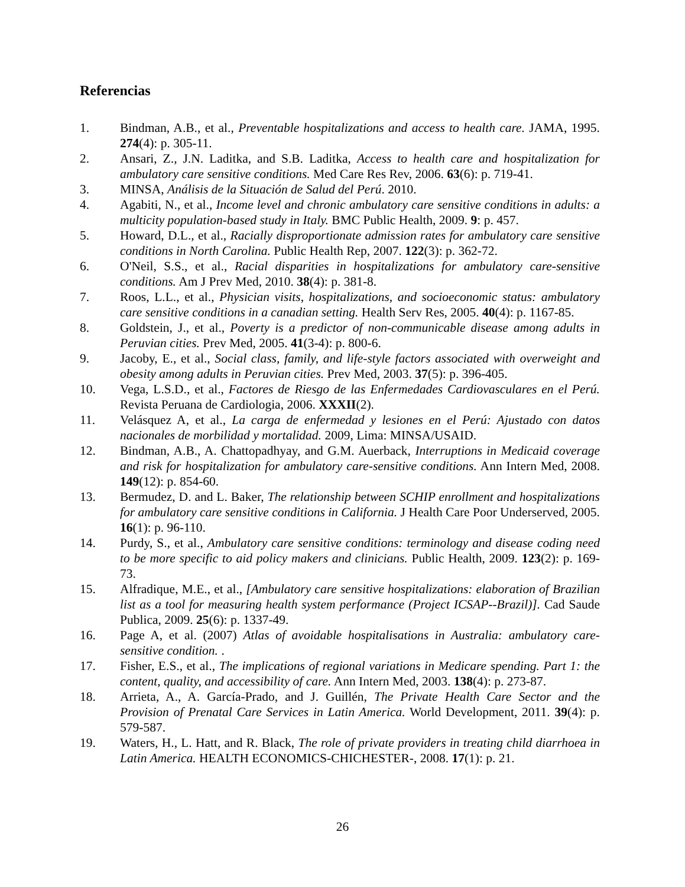Referencias
1. Bindman, A.B., et al., Preventable hospitalizations and access to health care. JAMA, 1995. 274(4): p. 305-11.
2. Ansari, Z., J.N. Laditka, and S.B. Laditka, Access to health care and hospitalization for ambulatory care sensitive conditions. Med Care Res Rev, 2006. 63(6): p. 719-41.
3. MINSA, Análisis de la Situación de Salud del Perú. 2010.
4. Agabiti, N., et al., Income level and chronic ambulatory care sensitive conditions in adults: a multicity population-based study in Italy. BMC Public Health, 2009. 9: p. 457.
5. Howard, D.L., et al., Racially disproportionate admission rates for ambulatory care sensitive conditions in North Carolina. Public Health Rep, 2007. 122(3): p. 362-72.
6. O'Neil, S.S., et al., Racial disparities in hospitalizations for ambulatory care-sensitive conditions. Am J Prev Med, 2010. 38(4): p. 381-8.
7. Roos, L.L., et al., Physician visits, hospitalizations, and socioeconomic status: ambulatory care sensitive conditions in a canadian setting. Health Serv Res, 2005. 40(4): p. 1167-85.
8. Goldstein, J., et al., Poverty is a predictor of non-communicable disease among adults in Peruvian cities. Prev Med, 2005. 41(3-4): p. 800-6.
9. Jacoby, E., et al., Social class, family, and life-style factors associated with overweight and obesity among adults in Peruvian cities. Prev Med, 2003. 37(5): p. 396-405.
10. Vega, L.S.D., et al., Factores de Riesgo de las Enfermedades Cardiovasculares en el Perú. Revista Peruana de Cardiologia, 2006. XXXII(2).
11. Velásquez A, et al., La carga de enfermedad y lesiones en el Perú: Ajustado con datos nacionales de morbilidad y mortalidad. 2009, Lima: MINSA/USAID.
12. Bindman, A.B., A. Chattopadhyay, and G.M. Auerback, Interruptions in Medicaid coverage and risk for hospitalization for ambulatory care-sensitive conditions. Ann Intern Med, 2008. 149(12): p. 854-60.
13. Bermudez, D. and L. Baker, The relationship between SCHIP enrollment and hospitalizations for ambulatory care sensitive conditions in California. J Health Care Poor Underserved, 2005. 16(1): p. 96-110.
14. Purdy, S., et al., Ambulatory care sensitive conditions: terminology and disease coding need to be more specific to aid policy makers and clinicians. Public Health, 2009. 123(2): p. 169-73.
15. Alfradique, M.E., et al., [Ambulatory care sensitive hospitalizations: elaboration of Brazilian list as a tool for measuring health system performance (Project ICSAP--Brazil)]. Cad Saude Publica, 2009. 25(6): p. 1337-49.
16. Page A, et al. (2007) Atlas of avoidable hospitalisations in Australia: ambulatory care-sensitive condition. .
17. Fisher, E.S., et al., The implications of regional variations in Medicare spending. Part 1: the content, quality, and accessibility of care. Ann Intern Med, 2003. 138(4): p. 273-87.
18. Arrieta, A., A. García-Prado, and J. Guillén, The Private Health Care Sector and the Provision of Prenatal Care Services in Latin America. World Development, 2011. 39(4): p. 579-587.
19. Waters, H., L. Hatt, and R. Black, The role of private providers in treating child diarrhoea in Latin America. HEALTH ECONOMICS-CHICHESTER-, 2008. 17(1): p. 21.
26